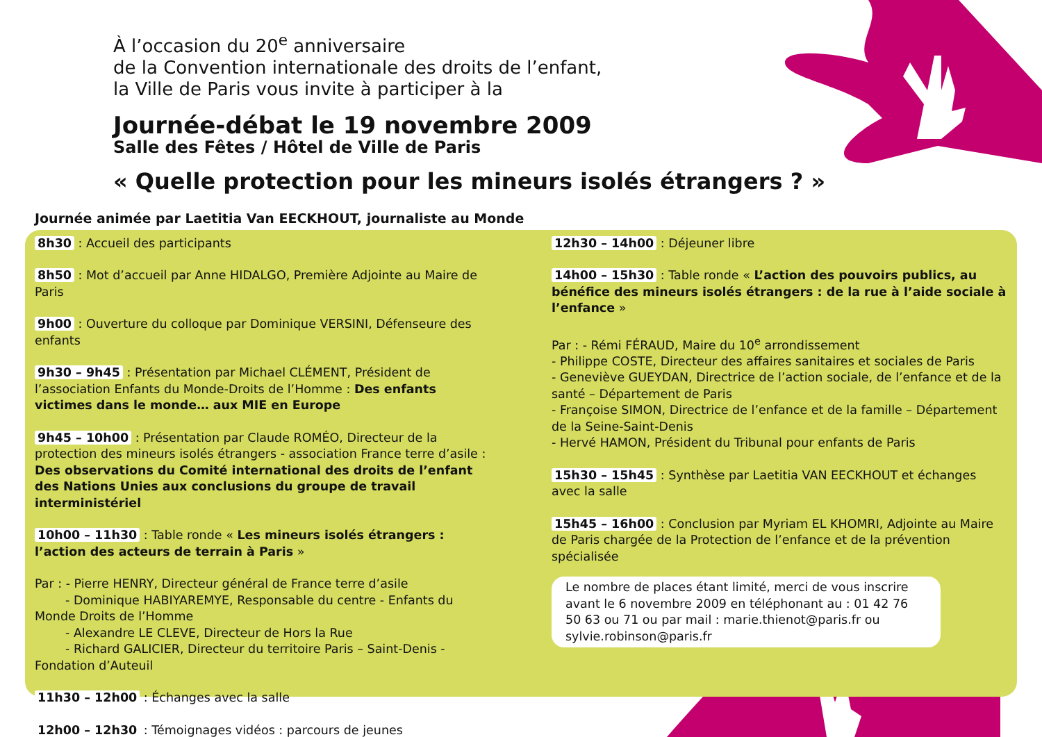À l’occasion du 20<sup>e</sup> anniversaire
de la Convention internationale des droits de l’enfant,
la Ville de Paris vous invite à participer à la
Journée-débat le 19 novembre 2009
Salle des Fêtes / Hôtel de Ville de Paris
« Quelle protection pour les mineurs isolés étrangers ? »
Journée animée par Laetitia Van EECKHOUT, journaliste au Monde
8h30 : Accueil des participants
8h50 : Mot d’accueil par Anne HIDALGO, Première Adjointe au Maire de Paris
9h00 : Ouverture du colloque par Dominique VERSINI, Défenseure des enfants
9h30 – 9h45 : Présentation par Michael CLÉMENT, Président de l’association Enfants du Monde-Droits de l’Homme : Des enfants victimes dans le monde… aux MIE en Europe
9h45 – 10h00 : Présentation par Claude ROMÉO, Directeur de la protection des mineurs isolés étrangers - association France terre d’asile : Des observations du Comité international des droits de l’enfant des Nations Unies aux conclusions du groupe de travail interministériel
10h00 – 11h30 : Table ronde « Les mineurs isolés étrangers : l’action des acteurs de terrain à Paris »
Par : - Pierre HENRY, Directeur général de France terre d’asile
- Dominique HABIYAREMYE, Responsable du centre - Enfants du Monde Droits de l’Homme
- Alexandre LE CLEVE, Directeur de Hors la Rue
- Richard GALICIER, Directeur du territoire Paris – Saint-Denis - Fondation d’Auteuil
11h30 – 12h00 : Échanges avec la salle
12h00 – 12h30 : Témoignages vidéos : parcours de jeunes
12h30 – 14h00 : Déjeuner libre
14h00 – 15h30 : Table ronde « L’action des pouvoirs publics, au bénéfice des mineurs isolés étrangers : de la rue à l’aide sociale à l’enfance »
Par : - Rémi FÉRAUD, Maire du 10<sup>e</sup> arrondissement
- Philippe COSTE, Directeur des affaires sanitaires et sociales de Paris
- Geneviève GUEYDAN, Directrice de l’action sociale, de l’enfance et de la santé – Département de Paris
- Françoise SIMON, Directrice de l’enfance et de la famille – Département de la Seine-Saint-Denis
- Hervé HAMON, Président du Tribunal pour enfants de Paris
15h30 – 15h45 : Synthèse par Laetitia VAN EECKHOUT et échanges avec la salle
15h45 – 16h00 : Conclusion par Myriam EL KHOMRI, Adjointe au Maire de Paris chargée de la Protection de l’enfance et de la prévention spécialisée
Le nombre de places étant limité, merci de vous inscrire avant le 6 novembre 2009 en téléphonant au : 01 42 76 50 63 ou 71 ou par mail : marie.thienot@paris.fr ou sylvie.robinson@paris.fr